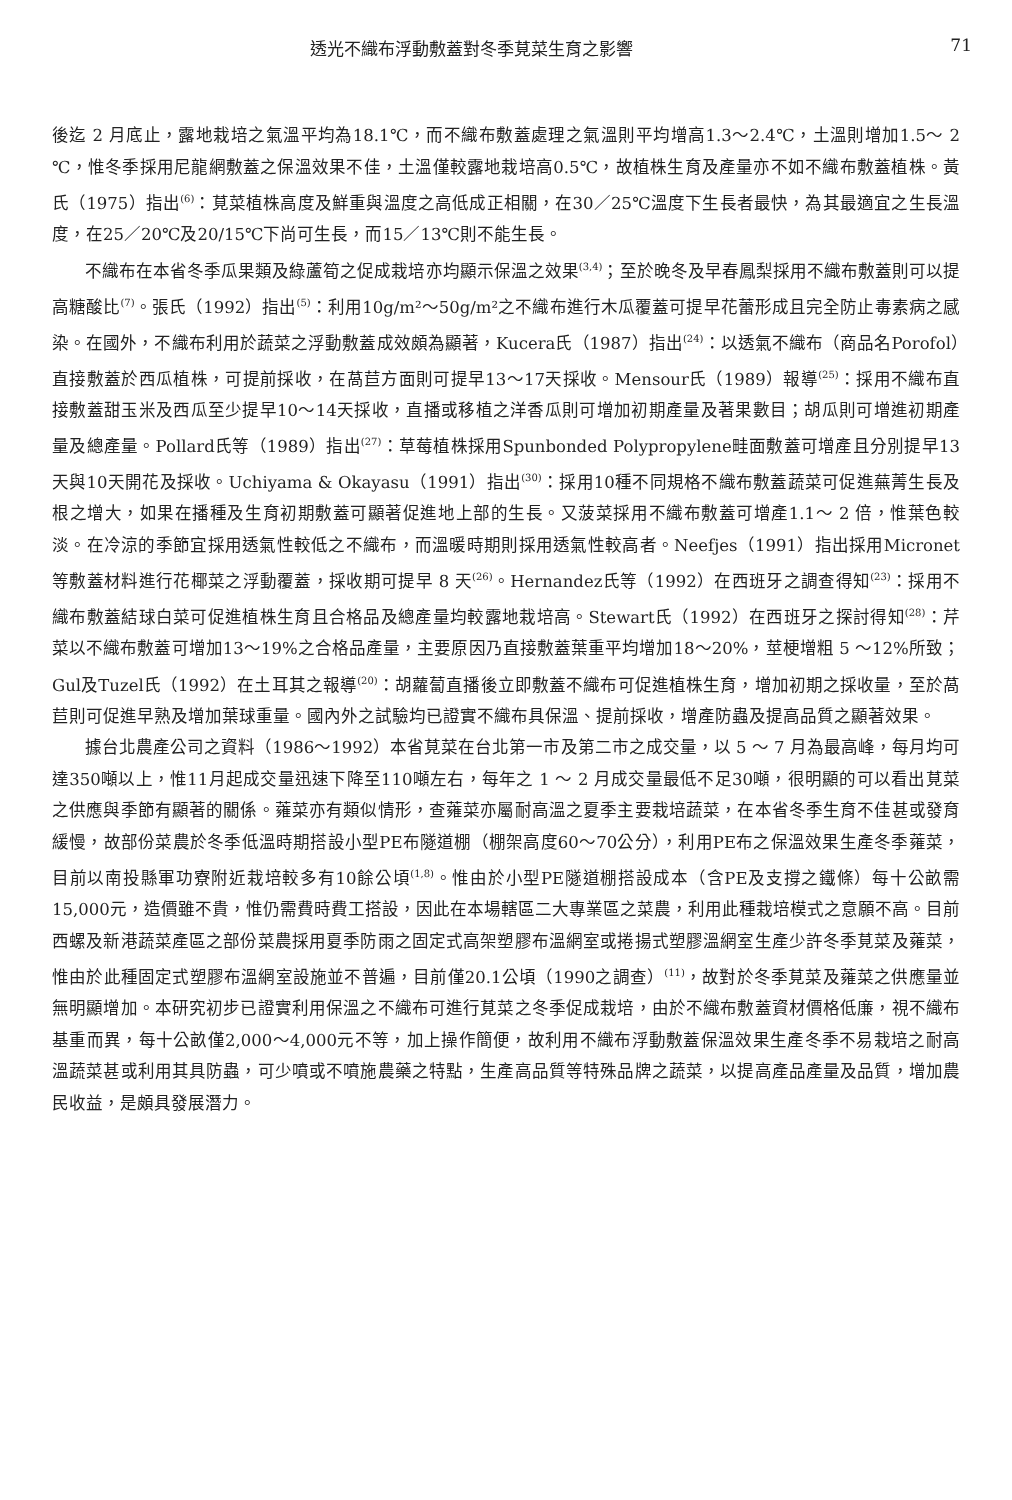透光不織布浮動敷蓋對冬季莧菜生育之影響 71
後迄 2 月底止，露地栽培之氣溫平均為18.1℃，而不織布敷蓋處理之氣溫則平均增高1.3～2.4℃，土溫則增加1.5～ 2 ℃，惟冬季採用尼龍網敷蓋之保溫效果不佳，土溫僅較露地栽培高0.5℃，故植株生育及產量亦不如不織布敷蓋植株。黃氏（1975）指出<sup>(6)</sup>：莧菜植株高度及鮮重與溫度之高低成正相關，在30／25℃溫度下生長者最快，為其最適宜之生長溫度，在25／20℃及20/15℃下尚可生長，而15／13℃則不能生長。
不織布在本省冬季瓜果類及綠蘆筍之促成栽培亦均顯示保溫之效果<sup>(3,4)</sup>；至於晚冬及早春鳳梨採用不織布敷蓋則可以提高糖酸比<sup>(7)</sup>。張氏（1992）指出<sup>(5)</sup>：利用10g/m²～50g/m²之不織布進行木瓜覆蓋可提早花蕾形成且完全防止毒素病之感染。在國外，不織布利用於蔬菜之浮動敷蓋成效頗為顯著，Kucera氏（1987）指出<sup>(24)</sup>：以透氣不織布（商品名Porofol）直接敷蓋於西瓜植株，可提前採收，在萵苣方面則可提早13～17天採收。Mensour氏（1989）報導<sup>(25)</sup>：採用不織布直接敷蓋甜玉米及西瓜至少提早10～14天採收，直播或移植之洋香瓜則可增加初期產量及著果數目；胡瓜則可增進初期產量及總產量。Pollard氏等（1989）指出<sup>(27)</sup>：草莓植株採用Spunbonded Polypropylene畦面敷蓋可增產且分別提早13天與10天開花及採收。Uchiyama & Okayasu（1991）指出<sup>(30)</sup>：採用10種不同規格不織布敷蓋蔬菜可促進蕪菁生長及根之增大，如果在播種及生育初期敷蓋可顯著促進地上部的生長。又菠菜採用不織布敷蓋可增產1.1～ 2 倍，惟葉色較淡。在冷涼的季節宜採用透氣性較低之不織布，而溫暖時期則採用透氣性較高者。Neefjes（1991）指出採用Micronet等敷蓋材料進行花椰菜之浮動覆蓋，採收期可提早 8 天<sup>(26)</sup>。Hernandez氏等（1992）在西班牙之調查得知<sup>(23)</sup>：採用不織布敷蓋結球白菜可促進植株生育且合格品及總產量均較露地栽培高。Stewart氏（1992）在西班牙之探討得知<sup>(28)</sup>：芹菜以不織布敷蓋可增加13～19%之合格品產量，主要原因乃直接敷蓋葉重平均增加18～20%，莖梗增粗 5 ～12%所致；Gul及Tuzel氏（1992）在土耳其之報導<sup>(20)</sup>：胡蘿蔔直播後立即敷蓋不織布可促進植株生育，增加初期之採收量，至於萵苣則可促進早熟及增加葉球重量。國內外之試驗均已證實不織布具保溫、提前採收，增產防蟲及提高品質之顯著效果。
據台北農產公司之資料（1986～1992）本省莧菜在台北第一市及第二市之成交量，以 5 ～ 7 月為最高峰，每月均可達350噸以上，惟11月起成交量迅速下降至110噸左右，每年之 1 ～ 2 月成交量最低不足30噸，很明顯的可以看出莧菜之供應與季節有顯著的關係。蕹菜亦有類似情形，查蕹菜亦屬耐高溫之夏季主要栽培蔬菜，在本省冬季生育不佳甚或發育緩慢，故部份菜農於冬季低溫時期搭設小型PE布隧道棚（棚架高度60～70公分），利用PE布之保溫效果生產冬季蕹菜，目前以南投縣軍功寮附近栽培較多有10餘公頃<sup>(1,8)</sup>。惟由於小型PE隧道棚搭設成本（含PE及支撐之鐵條）每十公畝需15,000元，造價雖不貴，惟仍需費時費工搭設，因此在本場轄區二大專業區之菜農，利用此種栽培模式之意願不高。目前西螺及新港蔬菜產區之部份菜農採用夏季防雨之固定式高架塑膠布溫網室或捲揚式塑膠溫網室生產少許冬季莧菜及蕹菜，惟由於此種固定式塑膠布溫網室設施並不普遍，目前僅20.1公頃（1990之調查）<sup>(11)</sup>，故對於冬季莧菜及蕹菜之供應量並無明顯增加。本研究初步已證實利用保溫之不織布可進行莧菜之冬季促成栽培，由於不織布敷蓋資材價格低廉，視不織布基重而異，每十公畝僅2,000～4,000元不等，加上操作簡便，故利用不織布浮動敷蓋保溫效果生產冬季不易栽培之耐高溫蔬菜甚或利用其具防蟲，可少噴或不噴施農藥之特點，生產高品質等特殊品牌之蔬菜，以提高產品產量及品質，增加農民收益，是頗具發展潛力。